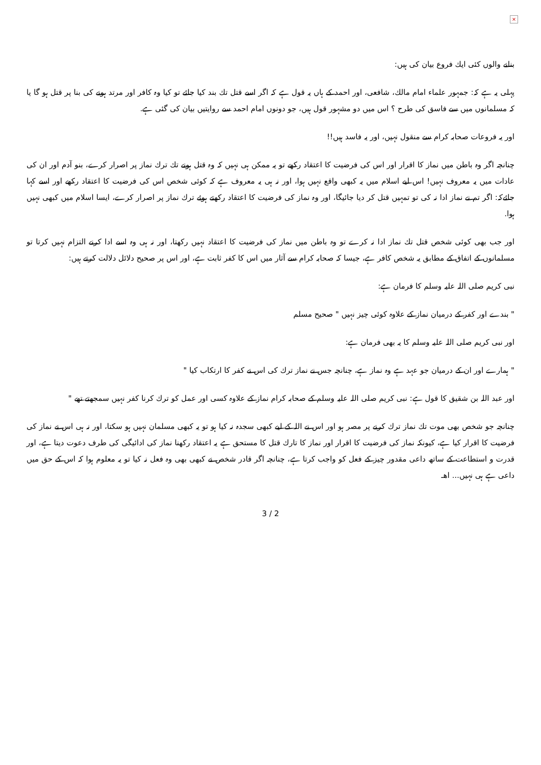×
بنانے والوں كئى ايك فروع بيان كى ہيں:
پہلى يہ ہے كہ: جمہور علماء امام مالك، شافعى، اور احمد كے ہاں يہ قول ہے كہ اگر اسے قتل تك بند كيا جائے تو كيا وہ كافر اور مرتد ہونے كى بنا پر قتل ہو گا يا كہ مسلمانوں ميں سے فاسق كى طرح ؟ اس ميں دو مشہور قول ہيں، جو دونوں امام احمد سے روايتيں بيان كى گئى ہے.
اور يہ فروعات صحابہ كرام سے منقول نہيں، اور يہ فاسد ہيں!!
چنانچہ اگر وہ باطن ميں نماز كا اقرار اور اس كى فرضيت كا اعتقاد ركھے تو يہ ممكن ہى نہيں كہ وہ قتل ہونے تك ترك نماز پر اصرار كرے، بنو آدم اور ان كى عادات ميں يہ معروف نہيں! اس ليے اسلام ميں يہ كبھى واقع نہيں ہوا، اور نہ ہى يہ معروف ہے كہ كوئى شخص اس كى فرضيت كا اعتقاد ركھے اور اسے كہا جائےكہ: اگر تم نے نماز ادا نہ كى تو تمہيں قتل كر ديا جائيگا، اور وہ نماز كى فرضيت كا اعتقاد ركھتے ہوئے ترك نماز پر اصرار كرے، ايسا اسلام ميں كبھى نہيں ہوا.
اور جب بھى كوئى شخص قتل تك نماز ادا نہ كرے تو وہ باطن ميں نماز كى فرضيت كا اعتقاد نہيں ركھتا، اور نہ ہى وہ اسے ادا كرنے التزام نہيں كرتا تو مسلمانوں كے اتفاق كے مطابق يہ شخص كافر ہے، جيسا كہ صحابہ كرام سے آثار ميں اس كا كفر ثابت ہے، اور اس پر صحيح دلائل دلالت كرتے ہيں:
نبى كريم صلى اللہ عليہ وسلم كا فرمان ہے:
" بندے اور كفر كے درميان نماز كے علاوہ كوئى چيز نہيں " صحيح مسلم
اور نبى كريم صلى اللہ عليہ وسلم كا يہ بھى فرمان ہے:
" ہمارے اور ان كے درميان جو عہد ہے وہ نماز ہے، چنانچہ جس نے نماز ترك كى اس نے كفر كا ارتكاب كيا "
اور عبد اللہ بن شقيق كا قول ہے: نبى كريم صلى اللہ عليہ وسلم كے صحابہ كرام نماز كے علاوہ كسى اور عمل كو ترك كرنا كفر نہيں سمجھتے تھے "
چنانچہ جو شخص بھى موت تك نماز ترك كرنے پر مصر ہو اور اس نے اللہ كے ليے كبھى سجدہ نہ كيا ہو تو يہ كبھى مسلمان نہيں ہو سكتا، اور نہ ہى اس نے نماز كى فرضيت كا اقرار كيا ہے، كيونكہ نماز كى فرضيت كا اقرار اور نماز كا تارك قتل كا مستحق ہے يہ اعتقاد ركھنا نماز كى ادائيگى كى طرف دعوت ديتا ہے، اور قدرت و استطاعت كے ساتھ داعى مقدور چيز كے فعل كو واجب كرتا ہے، چنانچہ اگر قادر شخص نے كبھى بھى وہ فعل نہ كيا تو يہ معلوم ہوا كہ اس كے حق ميں داعى ہے ہى نہيں... اھـ
3 / 2